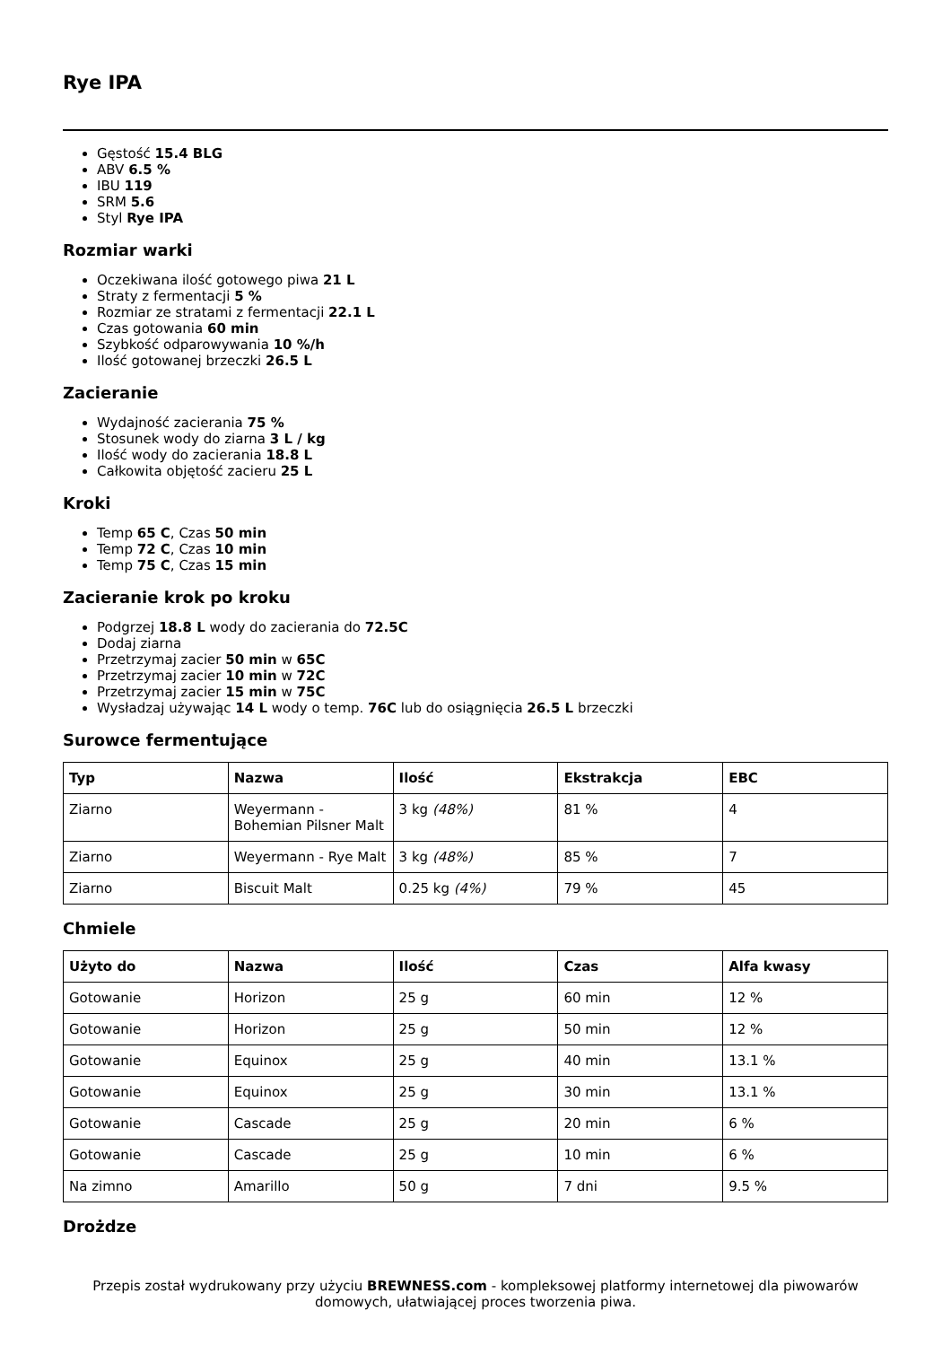Rye IPA
Gęstość 15.4 BLG
ABV 6.5 %
IBU 119
SRM 5.6
Styl Rye IPA
Rozmiar warki
Oczekiwana ilość gotowego piwa 21 L
Straty z fermentacji 5 %
Rozmiar ze stratami z fermentacji 22.1 L
Czas gotowania 60 min
Szybkość odparowywania 10 %/h
Ilość gotowanej brzeczki 26.5 L
Zacieranie
Wydajność zacierania 75 %
Stosunek wody do ziarna 3 L / kg
Ilość wody do zacierania 18.8 L
Całkowita objętość zacieru 25 L
Kroki
Temp 65 C, Czas 50 min
Temp 72 C, Czas 10 min
Temp 75 C, Czas 15 min
Zacieranie krok po kroku
Podgrzej 18.8 L wody do zacierania do 72.5C
Dodaj ziarna
Przetrzymaj zacier 50 min w 65C
Przetrzymaj zacier 10 min w 72C
Przetrzymaj zacier 15 min w 75C
Wysładzaj używając 14 L wody o temp. 76C lub do osiągnięcia 26.5 L brzeczki
Surowce fermentujące
| Typ | Nazwa | Ilość | Ekstrakcja | EBC |
| --- | --- | --- | --- | --- |
| Ziarno | Weyermann - Bohemian Pilsner Malt | 3 kg (48%) | 81 % | 4 |
| Ziarno | Weyermann - Rye Malt | 3 kg (48%) | 85 % | 7 |
| Ziarno | Biscuit Malt | 0.25 kg (4%) | 79 % | 45 |
Chmiele
| Użyto do | Nazwa | Ilość | Czas | Alfa kwasy |
| --- | --- | --- | --- | --- |
| Gotowanie | Horizon | 25 g | 60 min | 12 % |
| Gotowanie | Horizon | 25 g | 50 min | 12 % |
| Gotowanie | Equinox | 25 g | 40 min | 13.1 % |
| Gotowanie | Equinox | 25 g | 30 min | 13.1 % |
| Gotowanie | Cascade | 25 g | 20 min | 6 % |
| Gotowanie | Cascade | 25 g | 10 min | 6 % |
| Na zimno | Amarillo | 50 g | 7 dni | 9.5 % |
Drożdze
Przepis został wydrukowany przy użyciu BREWNESS.com - kompleksowej platformy internetowej dla piwowarów domowych, ułatwiającej proces tworzenia piwa.